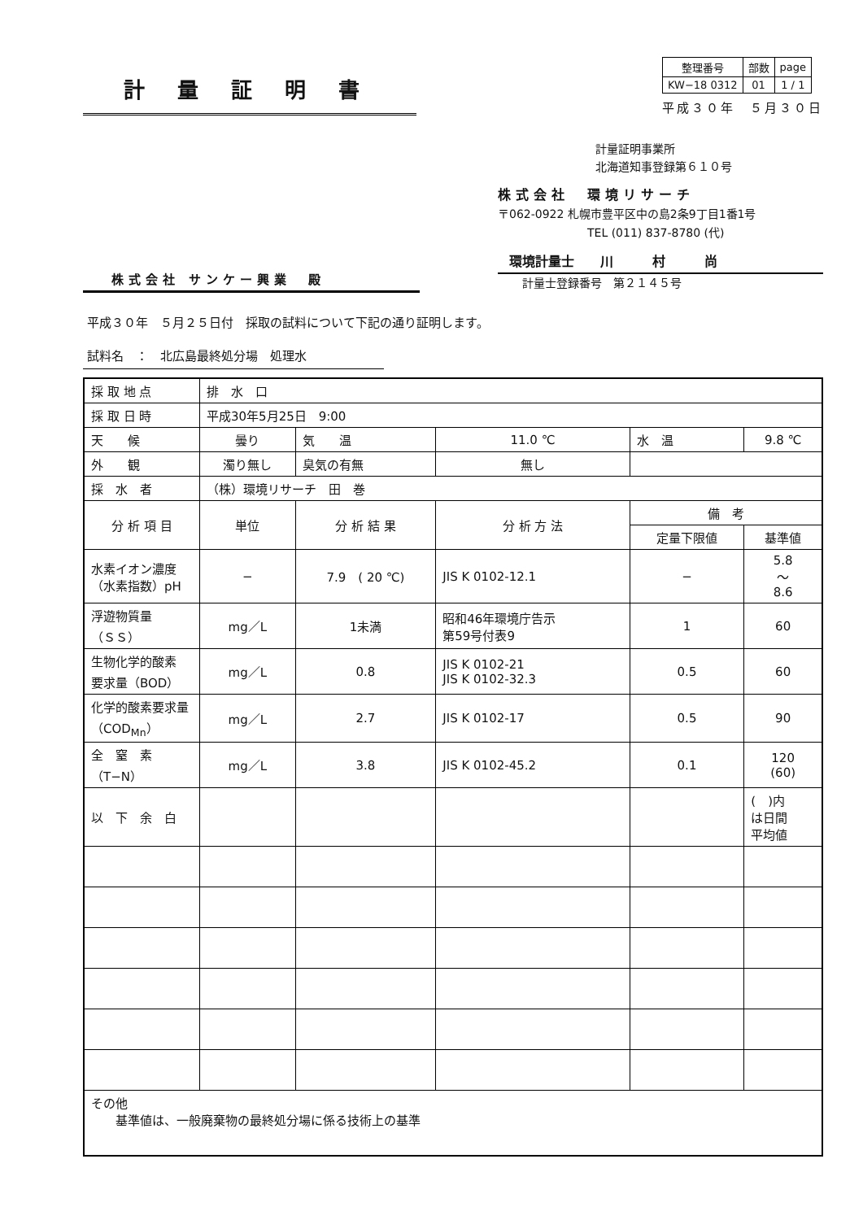計量証明書
| 整理番号 | 部数 | page |
| KW−18 0312 | 01 | 1 / 1 |
平成３０年　５月３０日
株式会社 サンケー興業　殿
計量証明事業所
北海道知事登録第６１０号
株式会社　環境リサーチ
〒062-0922 札幌市豊平区中の島2条9丁目1番1号
TEL (011) 837-8780 (代)
環境計量士　　川　　　村　　　尚
計量士登録番号　第２１４５号
平成３０年　５月２５日付　採取の試料について下記の通り証明します。
試料名　：　北広島最終処分場　処理水
| 採 取 地 点 | 排 水 口 | | | | | |
| 採 取 日 時 | 平成30年5月25日 9:00 | | | | | |
| 天 候 | 曇り | 気 温 | 11.0 ℃ | | 水 温 | 9.8 ℃ |
| 外 観 | 濁り無し | 臭気の有無 | 無し | | | |
| 採 水 者 | （株）環境リサーチ 田 巻 | | | | | |
| 分 析 項 目 | 単位 | 分 析 結 果 | | 分 析 方 法 | 備 考 | |
| | | | | | 定量下限値 | 基準値 |
| 水素イオン濃度 （水素指数）pH | − | 7.9 ( 20 ℃) | | JIS K 0102-12.1 | − | 5.8 〜 8.6 |
| 浮遊物質量 （ＳＳ） | mg／L | 1未満 | | 昭和46年環境庁告示 第59号付表9 | 1 | 60 |
| 生物化学的酸素 要求量（BOD） | mg／L | 0.8 | | JIS K 0102-21 JIS K 0102-32.3 | 0.5 | 60 |
| 化学的酸素要求量 （COD<sub>Mn</sub>） | mg／L | 2.7 | | JIS K 0102-17 | 0.5 | 90 |
| 全 窒 素 （T−N） | mg／L | 3.8 | | JIS K 0102-45.2 | 0.1 | 120 (60) |
| 以 下 余 白 | | | | | | ( )内 は日間 平均値 |
| その他 基準値は、一般廃棄物の最終処分場に係る技術上の基準 | | | | | | |